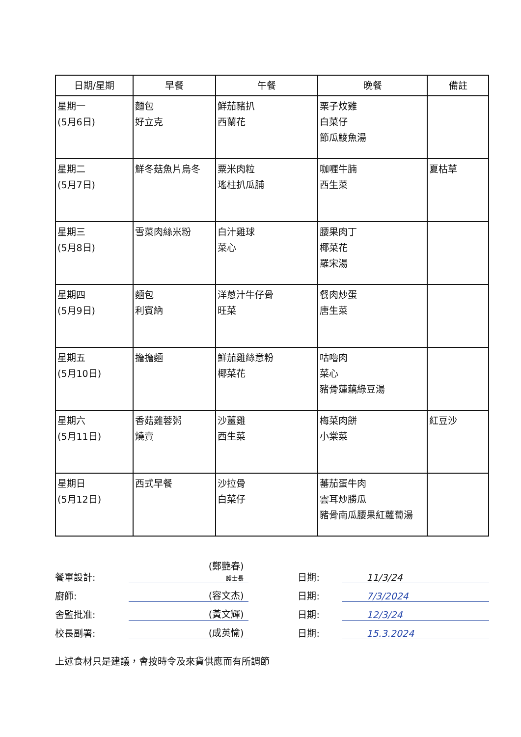| 日期/星期 | 早餐 | 午餐 | 晚餐 | 備註 |
| --- | --- | --- | --- | --- |
| 星期一 (5月6日) | 麵包 好立克 | 鮮茄豬扒 西蘭花 | 栗子炆雞 白菜仔 節瓜鯪魚湯 | |
| 星期二 (5月7日) | 鮮冬菇魚片烏冬 | 粟米肉粒 瑤柱扒瓜脯 | 咖喱牛腩 西生菜 | 夏枯草 |
| 星期三 (5月8日) | 雪菜肉絲米粉 | 白汁雞球 菜心 | 腰果肉丁 椰菜花 羅宋湯 | |
| 星期四 (5月9日) | 麵包 利賓納 | 洋蔥汁牛仔骨 旺菜 | 餐肉炒蛋 唐生菜 | |
| 星期五 (5月10日) | 擔擔麵 | 鮮茄雞絲意粉 椰菜花 | 咕嚕肉 菜心 豬骨蓮藕綠豆湯 | |
| 星期六 (5月11日) | 香菇雞蓉粥 燒賣 | 沙薑雞 西生菜 | 梅菜肉餅 小棠菜 | 紅豆沙 |
| 星期日 (5月12日) | 西式早餐 | 沙拉骨 白菜仔 | 蕃茄蛋牛肉 雲耳炒勝瓜 豬骨南瓜腰果紅蘿蔔湯 | |
餐單設計: (鄭艷春)
護士長 日期: 11/3/24
廚師: (容文杰) 日期: 7/3/2024
舍監批准: (黃文輝) 日期: 12/3/24
校長副署: (成英愉) 日期: 15.3.2024
上述食材只是建議，會按時令及來貨供應而有所調節